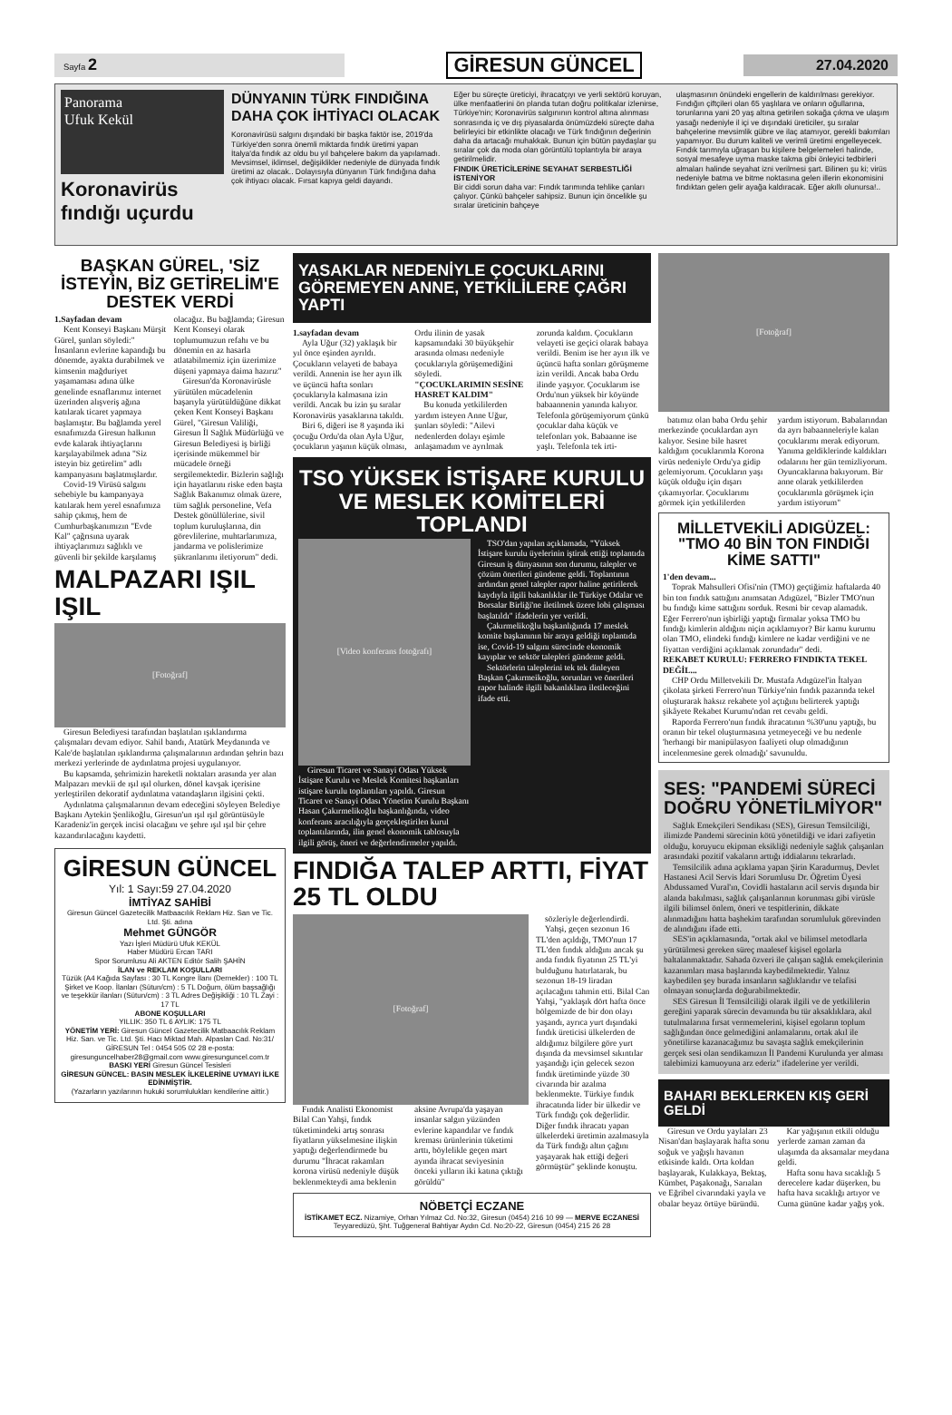Sayfa 2
GİRESUN GÜNCEL
27.04.2020
Panorama
Ufuk Kekül
Koronavirüs fındığı uçurdu
DÜNYANIN TÜRK FINDIĞINA DAHA ÇOK İHTİYACI OLACAK
Koronavirüsü salgını dışındaki bir başka faktör ise, 2019'da Türkiye'den sonra önemli miktarda fındık üretimi yapan İtalya'da fındık az oldu bu yıl bahçelere bakım da yapılamadı. Mevsimsel, iklimsel, değişiklikler nedeniyle de dünyada fındık üretimi az olacak.. Dolayısıyla dünyanın Türk fındığına daha çok ihtiyacı olacak. Fırsat kapıya geldi dayandı.
Eğer bu süreçte üreticiyi, ihracatçıyı ve yerli sektörü koruyan, ülke menfaatlerini ön planda tutan doğru politikalar izlenirse, Türkiye'nin; Koronavirüs salgınının kontrol altına alınması sonrasında iç ve dış piyasalarda önümüzdeki süreçte daha belirleyici bir etkinlikte olacağı ve Türk fındığının değerinin daha da artacağı muhakkak. Bunun için bütün paydaşlar şu sıralar çok da moda olan görüntülü toplantıyla bir araya getirilmelidir.
FINDIK ÜRETİCİLERİNE SEYAHAT SERBESTLİĞİ İSTENİYOR
Bir ciddi sorun daha var: Fındık tarımında tehlike çanları çalıyor. Çünkü bahçeler sahipsiz. Bunun için öncelikle şu sıralar üreticinin bahçeye
ulaşmasının önündeki engellerin de kaldırılması gerekiyor. Fındığın çiftçileri olan 65 yaşlılara ve onların oğullarına, torunlarına yani 20 yaş altına getirilen sokağa çıkma ve ulaşım yasağı nedeniyle il içi ve dışındaki üreticiler, şu sıralar bahçelerine mevsimlik gübre ve ilaç atamıyor, gerekli bakımları yapamıyor. Bu durum kaliteli ve verimli üretimi engelleyecek. Fındık tarımıyla uğraşan bu kişilere belgelemeleri halinde, sosyal mesafeye uyma maske takma gibi önleyici tedbirleri almaları halinde seyahat izni verilmesi şart. Bilinen şu ki; virüs nedeniyle batma ve bitme noktasına gelen illerin ekonomisini fındıktan gelen gelir ayağa kaldıracak. Eğer akıllı olunursa!..
BAŞKAN GÜREL, 'SİZ İSTEYİN, BİZ GETİRELİM'E DESTEK VERDİ
1.Sayfadan devam
Kent Konseyi Başkanı Mürşit Gürel, şunları söyledi:" İnsanların evlerine kapandığı bu dönemde, ayakta durabilmek ve kimsenin mağduriyet yaşamaması adına ülke genelinde esnaflarımız internet üzerinden alışveriş ağına katılarak ticaret yapmaya başlamıştır. Bu bağlamda yerel esnafımızda Giresun halkının evde kalarak ihtiyaçlarını karşılayabilmek adına "Siz isteyin biz getirelim" adlı kampanyasını başlatmışlardır.
Covid-19 Virüsü salgını sebebiyle bu kampanyaya katılarak hem yerel esnafımıza sahip çıkmış, hem de Cumhurbaşkanımızın "Evde Kal" çağrısına uyarak ihtiyaçlarımızı sağlıklı ve güvenli bir şekilde karşılamış olacağız. Bu bağlamda; Giresun Kent Konseyi olarak toplumumuzun refahı ve bu dönemin en az hasarla atlatabilmemiz için üzerimize düşeni yapmaya daima hazırız"
Giresun'da Koronavirüsle yürütülen mücadelenin başarıyla yürütüldüğüne dikkat çeken Kent Konseyi Başkanı Gürel, "Giresun Valiliği, Giresun İl Sağlık Müdürlüğü ve Giresun Belediyesi iş birliği içerisinde mükemmel bir mücadele örneği sergilemektedir. Bizlerin sağlığı için hayatlarını riske eden başta Sağlık Bakanımız olmak üzere, tüm sağlık personeline, Vefa Destek gönüllülerine, sivil toplum kuruluşlarına, din görevlilerine, muhtarlarımıza, jandarma ve polislerimize şükranlarımı iletiyorum" dedi.
MALPAZARI IŞIL IŞIL
[Fotoğraf]
Giresun Belediyesi tarafından başlatılan ışıklandırma çalışmaları devam ediyor. Sahil bandı, Atatürk Meydanında ve Kale'de başlatılan ışıklandırma çalışmalarının ardından şehrin bazı merkezi yerlerinde de aydınlatma projesi uygulanıyor.
Bu kapsamda, şehrimizin hareketli noktaları arasında yer alan Malpazarı mevkii de ışıl ışıl olurken, dönel kavşak içerisine yerleştirilen dekoratif aydınlatma vatandaşların ilgisini çekti.
Aydınlatma çalışmalarının devam edeceğini söyleyen Belediye Başkanı Aytekin Şenlikoğlu, Giresun'un ışıl ışıl görüntüsüyle Karadeniz'in gerçek incisi olacağını ve şehre ışıl ışıl bir çehre kazandırılacağını kaydetti.
GİRESUN GÜNCEL
Yıl: 1 Sayı:59 27.04.2020
İMTİYAZ SAHİBİ
Giresun Güncel Gazetecilik Matbaacılık Reklam Hiz. San ve Tic. Ltd. Şti. adına
Mehmet GÜNGÖR
Yazı İşleri Müdürü Ufuk KEKÜL
Haber Müdürü Ercan TARI
Spor Sorumlusu Ali AKTEN Editör Salih ŞAHİN
İLAN ve REKLAM KOŞULLARI
Tüzük (A4 Kağıda Sayfası : 30 TL Kongre İlanı (Dernekler) : 100 TL Şirket ve Koop. İlanları (Sütun/cm) : 5 TL Doğum, ölüm başsağlığı ve teşekkür ilanları (Sütun/cm) : 3 TL Adres Değişikliği : 10 TL Zayi : 17 TL
ABONE KOŞULLARI
YILLIK: 350 TL 6 AYLIK: 175 TL
YÖNETİM YERİ: Giresun Güncel Gazetecilik Matbaacılık Reklam Hiz. San. ve Tic. Ltd. Şti. Hacı Miktad Mah. Alpaslan Cad. No:31/ GİRESUN Tel : 0454 505 02 28 e-posta: giresunguncelhaber28@gmail.com www.giresunguncel.com.tr
BASKI YERİ Giresun Güncel Tesisleri
GİRESUN GÜNCEL: BASIN MESLEK İLKELERİNE UYMAYI İLKE EDİNMİŞTİR.
(Yazarların yazılarının hukuki sorumlulukları kendilerine aittir.)
YASAKLAR NEDENİYLE ÇOCUKLARINI GÖREMEYEN ANNE, YETKİLİLERE ÇAĞRI YAPTI
1.sayfadan devam
Ayla Uğur (32) yaklaşık bir yıl önce eşinden ayrıldı. Çocukların velayeti de babaya verildi. Annenin ise her ayın ilk ve üçüncü hafta sonları çocuklarıyla kalmasına izin verildi. Ancak bu izin şu sıralar Koronavirüs yasaklarına takıldı.
Biri 6, diğeri ise 8 yaşında iki çocuğu Ordu'da olan Ayla Uğur, çocukların yaşının küçük olması, Ordu ilinin de yasak kapsamındaki 30 büyükşehir arasında olması nedeniyle çocuklarıyla görüşemediğini söyledi.
"ÇOCUKLARIMIN SESİNE HASRET KALDIM"
Bu konuda yetkililerden yardım isteyen Anne Uğur, şunları söyledi: "Ailevi nedenlerden dolayı eşimle anlaşamadım ve ayrılmak zorunda kaldım. Çocukların velayeti ise geçici olarak babaya verildi. Benim ise her ayın ilk ve üçüncü hafta sonları görüşmeme izin verildi. Ancak baba Ordu ilinde yaşıyor. Çocuklarım ise Ordu'nun yüksek bir köyünde babaannenin yanında kalıyor. Telefonla görüşemiyorum çünkü çocuklar daha küçük ve telefonları yok. Babaanne ise yaşlı. Telefonla tek irti-
TSO YÜKSEK İSTİŞARE KURULU VE MESLEK KOMİTELERİ TOPLANDI
[Video konferans fotoğrafı]
Giresun Ticaret ve Sanayi Odası Yüksek İstişare Kurulu ve Meslek Komitesi başkanları istişare kurulu toplantıları yapıldı. Giresun Ticaret ve Sanayi Odası Yönetim Kurulu Başkanı Hasan Çakırmelikoğlu başkanlığında, video konferans aracılığıyla gerçekleştirilen kurul toplantılarında, ilin genel ekonomik tablosuyla ilgili görüş, öneri ve değerlendirmeler yapıldı.
TSO'dan yapılan açıklamada, "Yüksek İstişare kurulu üyelerinin iştirak ettiği toplantıda Giresun iş dünyasının son durumu, talepler ve çözüm önerileri gündeme geldi. Toplantının ardından genel talepler rapor haline getirilerek kaydıyla ilgili bakanlıklar ile Türkiye Odalar ve Borsalar Birliği'ne iletilmek üzere lobi çalışması başlatıldı" ifadelerin yer verildi.
Çakırmelikoğlu başkanlığında 17 meslek komite başkanının bir araya geldiği toplantıda ise, Covid-19 salgını sürecinde ekonomik kayıplar ve sektör talepleri gündeme geldi.
Sektörlerin taleplerini tek tek dinleyen Başkan Çakırmeikoğlu, sorunları ve önerileri rapor halinde ilgili bakanlıklara iletileceğini ifade etti.
FINDIĞA TALEP ARTTI, FİYAT 25 TL OLDU
[Fotoğraf]
Fındık Analisti Ekonomist Bilal Can Yahşi, fındık tüketimindeki artış sonrası fiyatların yükselmesine ilişkin yaptığı değerlendirmede bu durumu "İhracat rakamları korona virüsü nedeniyle düşük beklenmekteydi ama beklenin aksine Avrupa'da yaşayan insanlar salgın yüzünden evlerine kapandılar ve fındık kreması ürünlerinin tüketimi arttı, böylelikle geçen mart ayında ihracat seviyesinin önceki yılların iki katına çıktığı görüldü"
sözleriyle değerlendirdi.
Yahşi, geçen sezonun 16 TL'den açıldığı, TMO'nun 17 TL'den fındık aldığını ancak şu anda fındık fiyatının 25 TL'yi bulduğunu hatırlatarak, bu sezonun 18-19 liradan açılacağını tahmin etti. Bilal Can Yahşi, "yaklaşık dört hafta önce bölgemizde de bir don olayı yaşandı, ayrıca yurt dışındaki fındık üreticisi ülkelerden de aldığımız bilgilere göre yurt dışında da mevsimsel sıkıntılar yaşandığı için gelecek sezon fındık üretiminde yüzde 30 civarında bir azalma beklenmekte. Türkiye fındık ihracatında lider bir ülkedir ve Türk fındığı çok değerlidir. Diğer fındık ihracatı yapan ülkelerdeki üretimin azalmasıyla da Türk fındığı altın çağını yaşayarak hak ettiği değeri görmüştür" şeklinde konuştu.
NÖBETÇİ ECZANE
İSTİKAMET ECZ. Nizamiye, Orhan Yılmaz Cd. No:32, Giresun (0454) 216 10 99 — MERVE ECZANESİ Teyyaredüzü, Şht. Tuğgeneral Bahtiyar Aydın Cd. No:20-22, Giresun (0454) 215 26 28
[Fotoğraf]
batımız olan baba Ordu şehir merkezinde çocuklardan ayrı kalıyor. Sesine bile hasret kaldığım çocuklarımla Korona virüs nedeniyle Ordu'ya gidip gelemiyorum. Çocukların yaşı küçük olduğu için dışarı çıkamıyorlar. Çocuklarımı görmek için yetkililerden yardım istiyorum. Babalarından da ayrı babaanneleriyle kalan çocuklarımı merak ediyorum. Yanıma geldiklerinde kaldıkları odalarını her gün temizliyorum. Oyuncaklarına bakıyorum. Bir anne olarak yetkililerden çocuklarımla görüşmek için yardım istiyorum"
MİLLETVEKİLİ ADIGÜZEL: "TMO 40 BİN TON FINDIĞI KİME SATTI"
1'den devam...
Toprak Mahsulleri Ofisi'nin (TMO) geçtiğimiz haftalarda 40 bin ton fındık sattığını anımsatan Adıgüzel, "Bizler TMO'nun bu fındığı kime sattığını sorduk. Resmi bir cevap alamadık. Eğer Ferrero'nun işbirliği yaptığı firmalar yoksa TMO bu fındığı kimlerin aldığını niçin açıklamıyor? Bir kamu kurumu olan TMO, elindeki fındığı kimlere ne kadar verdiğini ve ne fiyattan verdiğini açıklamak zorundadır" dedi.
REKABET KURULU: FERRERO FINDIKTA TEKEL DEĞİL...
CHP Ordu Milletvekili Dr. Mustafa Adıgüzel'in İtalyan çikolata şirketi Ferrero'nun Türkiye'nin fındık pazarında tekel oluşturarak haksız rekabete yol açtığını belirterek yaptığı şikâyete Rekabet Kurumu'ndan ret cevabı geldi.
Raporda Ferrero'nun fındık ihracatının %30'unu yaptığı, bu oranın bir tekel oluşturmasına yetmeyeceği ve bu nedenle 'herhangi bir manipülasyon faaliyeti olup olmadığının incelenmesine gerek olmadığı' savunuldu.
SES: "PANDEMİ SÜRECİ DOĞRU YÖNETİLMİYOR"
Sağlık Emekçileri Sendikası (SES), Giresun Temsilciliği, ilimizde Pandemi sürecinin kötü yönetildiği ve idari zafiyetin olduğu, koruyucu ekipman eksikliği nedeniyle sağlık çalışanları arasındaki pozitif vakaların arttığı iddialarını tekrarladı.
Temsilcilik adına açıklama yapan Şirin Karadurmuş, Devlet Hastanesi Acil Servis İdari Sorumlusu Dr. Öğretim Üyesi Abdussamed Vural'ın, Covidli hastaların acil servis dışında bir alanda bakılması, sağlık çalışanlarının korunması gibi virüsle ilgili bilimsel önlem, öneri ve tespitlerinin, dikkate alınmadığını hatta başhekim tarafından sorumluluk görevinden de alındığını ifade etti.
SES'in açıklamasında, "ortak akıl ve bilimsel metodlarla yürütülmesi gereken süreç maalesef kişisel egolarla baltalanmaktadır. Sahada özveri ile çalışan sağlık emekçilerinin kazanımları masa başlarında kaybedilmektedir. Yalnız kaybedilen şey burada insanların sağlıklarıdır ve telafisi olmayan sonuçlarda doğurabilmektedir.
SES Giresun İl Temsilciliği olarak ilgili ve de yetkililerin gereğini yaparak sürecin devamında bu tür aksaklıklara, akıl tutulmalarına fırsat vermemelerini, kişisel egoların toplum sağlığından önce gelmediğini anlamalarını, ortak akıl ile yönetilirse kazanacağımız bu savaşta sağlık emekçilerinin gerçek sesi olan sendikamızın İl Pandemi Kurulunda yer alması talebimizi kamuoyuna arz ederiz" ifadelerine yer verildi.
BAHARI BEKLERKEN KIŞ GERİ GELDİ
Giresun ve Ordu yaylaları 23 Nisan'dan başlayarak hafta sonu soğuk ve yağışlı havanın etkisinde kaldı. Orta koldan başlayarak, Kulakkaya, Bektaş, Kümbet, Paşakonağı, Sarıalan ve Eğribel civarındaki yayla ve obalar beyaz örtüye büründü.
Kar yağışının etkili olduğu yerlerde zaman zaman da ulaşımda da aksamalar meydana geldi.
Hafta sonu hava sıcaklığı 5 derecelere kadar düşerken, bu hafta hava sıcaklığı artıyor ve Cuma gününe kadar yağış yok.